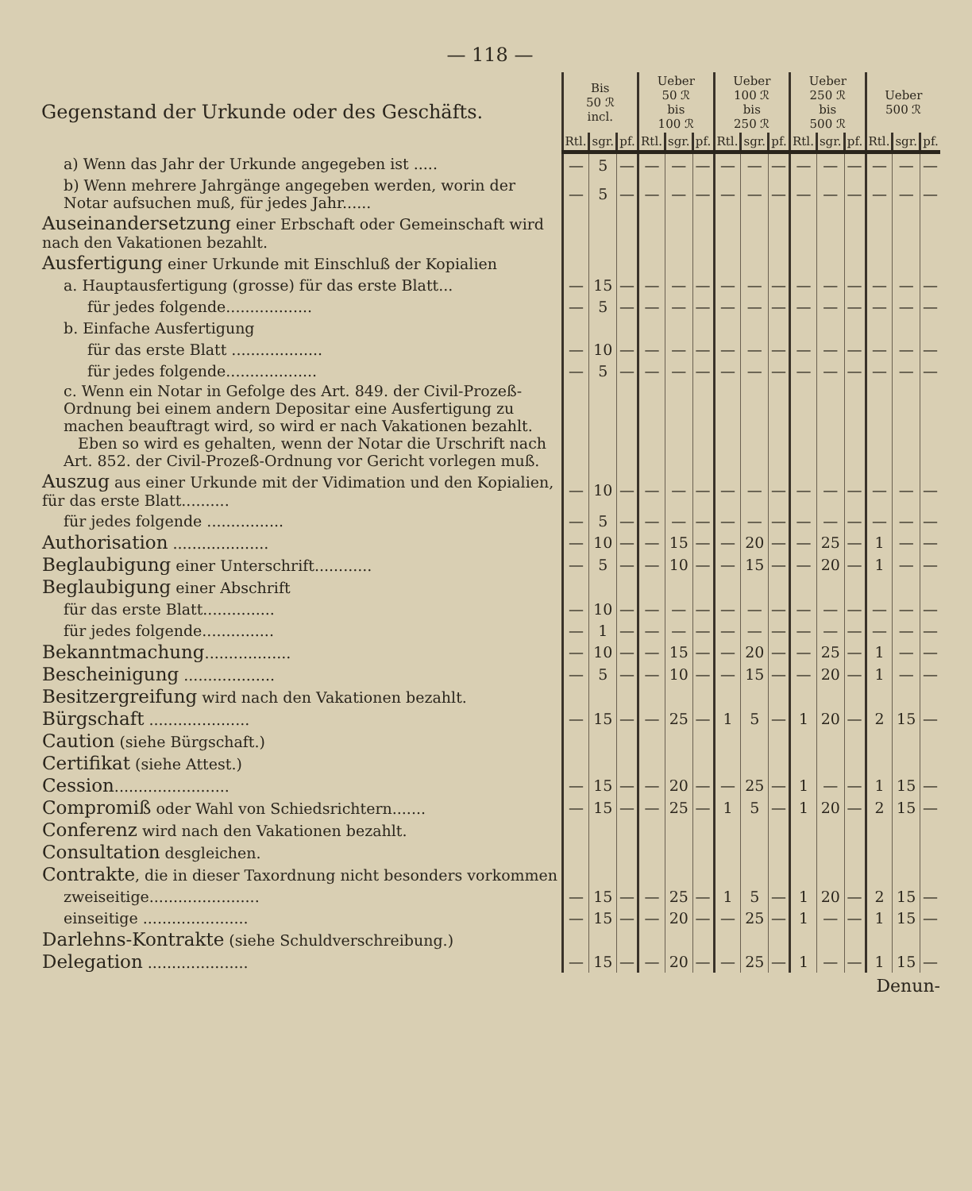— 118 —
| Gegenstand der Urkunde oder des Geschäfts. | Bis 50 ℛ incl. | | | Ueber 50 ℛ bis 100 ℛ | | | Ueber 100 ℛ bis 250 ℛ | | | Ueber 250 ℛ bis 500 ℛ | | | Ueber 500 ℛ | | |
| --- | --- | --- | --- | --- | --- | --- | --- | --- | --- | --- | --- | --- | --- | --- | --- |
| | Rtl. | sgr. | pf. | Rtl. | sgr. | pf. | Rtl. | sgr. | pf. | Rtl. | sgr. | pf. | Rtl. | sgr. | pf. |
| a) Wenn das Jahr der Urkunde angegeben ist ..... | — | 5 | — | — | — | — | — | — | — | — | — | — | — | — | — |
| b) Wenn mehrere Jahrgänge angegeben werden, worin der Notar aufsuchen muß, für jedes Jahr...... | — | 5 | — | — | — | — | — | — | — | — | — | — | — | — | — |
| Auseinandersetzung einer Erbschaft oder Gemeinschaft wird nach den Vakationen bezahlt. | | | | | | | | | | | | | | | |
| Ausfertigung einer Urkunde mit Einschluß der Kopialien | | | | | | | | | | | | | | | |
| a. Hauptausfertigung (grosse) für das erste Blatt... | — | 15 | — | — | — | — | — | — | — | — | — | — | — | — | — |
| für jedes folgende.................. | — | 5 | — | — | — | — | — | — | — | — | — | — | — | — | — |
| b. Einfache Ausfertigung | | | | | | | | | | | | | | | |
| für das erste Blatt ................... | — | 10 | — | — | — | — | — | — | — | — | — | — | — | — | — |
| für jedes folgende................... | — | 5 | — | — | — | — | — | — | — | — | — | — | — | — | — |
| c. Wenn ein Notar in Gefolge des Art. 849. der Civil-Prozeß-Ordnung bei einem andern Depositar eine Ausfertigung zu machen beauftragt wird, so wird er nach Vakationen bezahlt. Eben so wird es gehalten, wenn der Notar die Urschrift nach Art. 852. der Civil-Prozeß-Ordnung vor Gericht vorlegen muß. | | | | | | | | | | | | | | | |
| Auszug aus einer Urkunde mit der Vidimation und den Kopialien, für das erste Blatt.......... | — | 10 | — | — | — | — | — | — | — | — | — | — | — | — | — |
| für jedes folgende ................ | — | 5 | — | — | — | — | — | — | — | — | — | — | — | — | — |
| Authorisation .................... | — | 10 | — | — | 15 | — | — | 20 | — | — | 25 | — | 1 | — | — |
| Beglaubigung einer Unterschrift............ | — | 5 | — | — | 10 | — | — | 15 | — | — | 20 | — | 1 | — | — |
| Beglaubigung einer Abschrift | | | | | | | | | | | | | | | |
| für das erste Blatt............... | — | 10 | — | — | — | — | — | — | — | — | — | — | — | — | — |
| für jedes folgende............... | — | 1 | — | — | — | — | — | — | — | — | — | — | — | — | — |
| Bekanntmachung .................. | — | 10 | — | — | 15 | — | — | 20 | — | — | 25 | — | 1 | — | — |
| Bescheinigung ................... | — | 5 | — | — | 10 | — | — | 15 | — | — | 20 | — | 1 | — | — |
| Besitzergreifung wird nach den Vakationen bezahlt. | | | | | | | | | | | | | | | |
| Bürgschaft ..................... | — | 15 | — | — | 25 | — | 1 | 5 | — | 1 | 20 | — | 2 | 15 | — |
| Caution (siehe Bürgschaft.) | | | | | | | | | | | | | | | |
| Certifikat (siehe Attest.) | | | | | | | | | | | | | | | |
| Cession ........................ | — | 15 | — | — | 20 | — | — | 25 | — | 1 | — | — | 1 | 15 | — |
| Compromiß oder Wahl von Schiedsrichtern....... | — | 15 | — | — | 25 | — | 1 | 5 | — | 1 | 20 | — | 2 | 15 | — |
| Conferenz wird nach den Vakationen bezahlt. | | | | | | | | | | | | | | | |
| Consultation desgleichen. | | | | | | | | | | | | | | | |
| Contrakte , die in dieser Taxordnung nicht besonders vorkommen | | | | | | | | | | | | | | | |
| zweiseitige....................... | — | 15 | — | — | 25 | — | 1 | 5 | — | 1 | 20 | — | 2 | 15 | — |
| einseitige ...................... | — | 15 | — | — | 20 | — | — | 25 | — | 1 | — | — | 1 | 15 | — |
| Darlehns-Kontrakte (siehe Schuldverschreibung.) | | | | | | | | | | | | | | | |
| Delegation ..................... | — | 15 | — | — | 20 | — | — | 25 | — | 1 | — | — | 1 | 15 | — |
Denun-